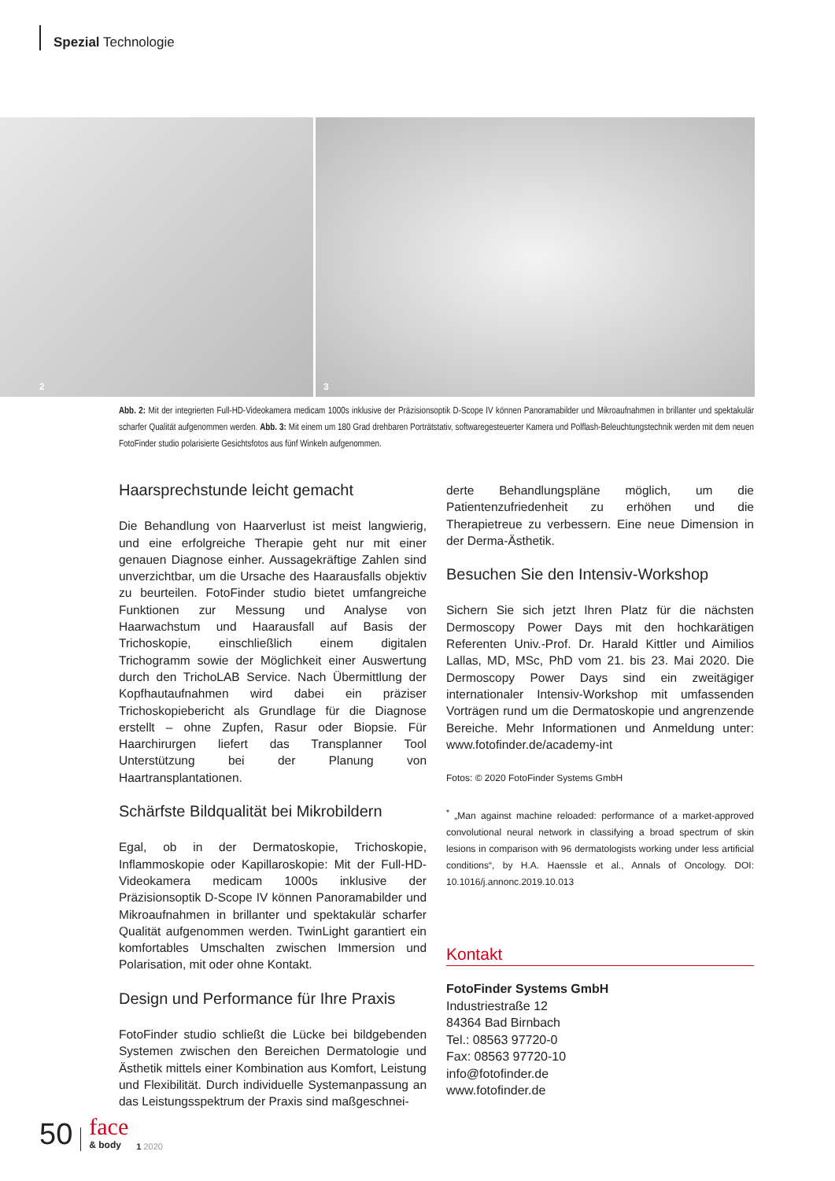Spezial Technologie
2
3
Abb. 2: Mit der integrierten Full-HD-Videokamera medicam 1000s inklusive der Präzisionsoptik D-Scope IV können Panoramabilder und Mikroaufnahmen in brillanter und spektakulär scharfer Qualität aufgenommen werden. Abb. 3: Mit einem um 180 Grad drehbaren Porträtstativ, softwaregesteuerter Kamera und Polflash-Beleuchtungstechnik werden mit dem neuen FotoFinder studio polarisierte Gesichtsfotos aus fünf Winkeln aufgenommen.
Haarsprechstunde leicht gemacht
Die Behandlung von Haarverlust ist meist langwierig, und eine erfolgreiche Therapie geht nur mit einer genauen Diagnose einher. Aussagekräftige Zahlen sind unverzichtbar, um die Ursache des Haarausfalls objektiv zu beurteilen. FotoFinder studio bietet umfangreiche Funktionen zur Messung und Analyse von Haarwachstum und Haarausfall auf Basis der Trichoskopie, einschließlich einem digitalen Trichogramm sowie der Möglichkeit einer Auswertung durch den TrichoLAB Service. Nach Übermittlung der Kopfhautaufnahmen wird dabei ein präziser Trichoskopiebericht als Grundlage für die Diagnose erstellt – ohne Zupfen, Rasur oder Biopsie. Für Haarchirurgen liefert das Transplanner Tool Unterstützung bei der Planung von Haartransplantationen.
Schärfste Bildqualität bei Mikrobildern
Egal, ob in der Dermatoskopie, Trichoskopie, Inflammoskopie oder Kapillaroskopie: Mit der Full-HD-Videokamera medicam 1000s inklusive der Präzisionsoptik D-Scope IV können Panoramabilder und Mikroaufnahmen in brillanter und spektakulär scharfer Qualität aufgenommen werden. TwinLight garantiert ein komfortables Umschalten zwischen Immersion und Polarisation, mit oder ohne Kontakt.
Design und Performance für Ihre Praxis
FotoFinder studio schließt die Lücke bei bildgebenden Systemen zwischen den Bereichen Dermatologie und Ästhetik mittels einer Kombination aus Komfort, Leistung und Flexibilität. Durch individuelle Systemanpassung an das Leistungsspektrum der Praxis sind maßgeschnei-
derte Behandlungspläne möglich, um die Patientenzufriedenheit zu erhöhen und die Therapietreue zu verbessern. Eine neue Dimension in der Derma-Ästhetik.
Besuchen Sie den Intensiv-Workshop
Sichern Sie sich jetzt Ihren Platz für die nächsten Dermoscopy Power Days mit den hochkarätigen Referenten Univ.-Prof. Dr. Harald Kittler und Aimilios Lallas, MD, MSc, PhD vom 21. bis 23. Mai 2020. Die Dermoscopy Power Days sind ein zweitägiger internationaler Intensiv-Workshop mit umfassenden Vorträgen rund um die Dermatoskopie und angrenzende Bereiche. Mehr Informationen und Anmeldung unter: www.fotofinder.de/academy-int
Fotos: © 2020 FotoFinder Systems GmbH
<sup>*</sup> „Man against machine reloaded: performance of a market-approved convolutional neural network in classifying a broad spectrum of skin lesions in comparison with 96 dermatologists working under less artificial conditions“, by H.A. Haenssle et al., Annals of Oncology. DOI: 10.1016/j.annonc.2019.10.013
Kontakt
FotoFinder Systems GmbH
Industriestraße 12
84364 Bad Birnbach
Tel.: 08563 97720-0
Fax: 08563 97720-10
info@fotofinder.de
www.fotofinder.de
50 face
& body 1 2020